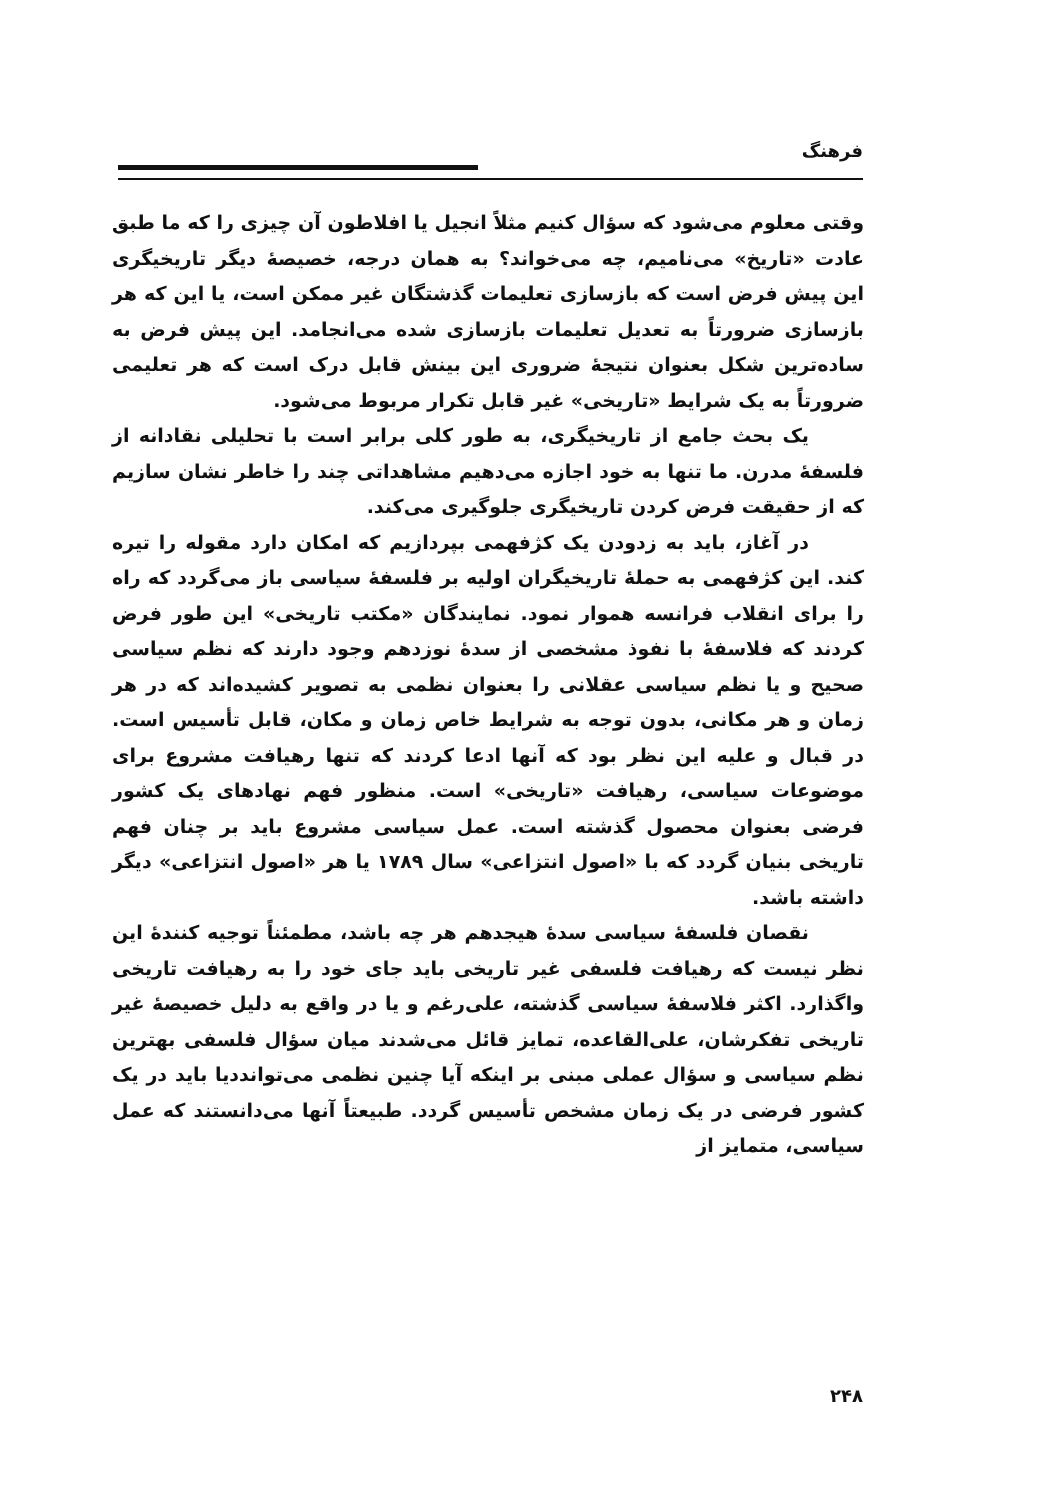فرهنگ
وقتی معلوم می‌شود که سؤال کنیم مثلاً انجیل یا افلاطون آن چیزی را که ما طبق عادت «تاریخ» می‌نامیم، چه می‌خواند؟ به همان درجه، خصیصهٔ دیگر تاریخیگری این پیش فرض است که بازسازی تعلیمات گذشتگان غیر ممکن است، یا این که هر بازسازی ضرورتاً به تعدیل تعلیمات بازسازی شده می‌انجامد. این پیش فرض به ساده‌ترین شکل بعنوان نتیجهٔ ضروری این بینش قابل درک است که هر تعلیمی ضرورتاً به یک شرایط «تاریخی» غیر قابل تکرار مربوط می‌شود.
یک بحث جامع از تاریخیگری، به طور کلی برابر است با تحلیلی نقادانه از فلسفهٔ مدرن. ما تنها به خود اجازه می‌دهیم مشاهداتی چند را خاطر نشان سازیم که از حقیقت فرض کردن تاریخیگری جلوگیری می‌کند.
در آغاز، باید به زدودن یک کژفهمی بپردازیم که امکان دارد مقوله را تیره کند. این کژفهمی به حملهٔ تاریخیگران اولیه بر فلسفهٔ سیاسی باز می‌گردد که راه را برای انقلاب فرانسه هموار نمود. نمایندگان «مکتب تاریخی» این طور فرض کردند که فلاسفهٔ با نفوذ مشخصی از سدهٔ نوزدهم وجود دارند که نظم سیاسی صحیح و یا نظم سیاسی عقلانی را بعنوان نظمی به تصویر کشیده‌اند که در هر زمان و هر مکانی، بدون توجه به شرایط خاص زمان و مکان، قابل تأسیس است. در قبال و علیه این نظر بود که آنها ادعا کردند که تنها رهیافت مشروع برای موضوعات سیاسی، رهیافت «تاریخی» است. منظور فهم نهادهای یک کشور فرضی بعنوان محصول گذشته است. عمل سیاسی مشروع باید بر چنان فهم تاریخی بنیان گردد که با «اصول انتزاعی» سال ۱۷۸۹ یا هر «اصول انتزاعی» دیگر داشته باشد.
نقصان فلسفهٔ سیاسی سدهٔ هیجدهم هر چه باشد، مطمئناً توجیه کنندهٔ این نظر نیست که رهیافت فلسفی غیر تاریخی باید جای خود را به رهیافت تاریخی واگذارد. اکثر فلاسفهٔ سیاسی گذشته، علی‌رغم و یا در واقع به دلیل خصیصهٔ غیر تاریخی تفکرشان، علی‌القاعده، تمایز قائل می‌شدند میان سؤال فلسفی بهترین نظم سیاسی و سؤال عملی مبنی بر اینکه آیا چنین نظمی می‌توانددیا باید در یک کشور فرضی در یک زمان مشخص تأسیس گردد. طبیعتاً آنها می‌دانستند که عمل سیاسی، متمایز از
۲۴۸